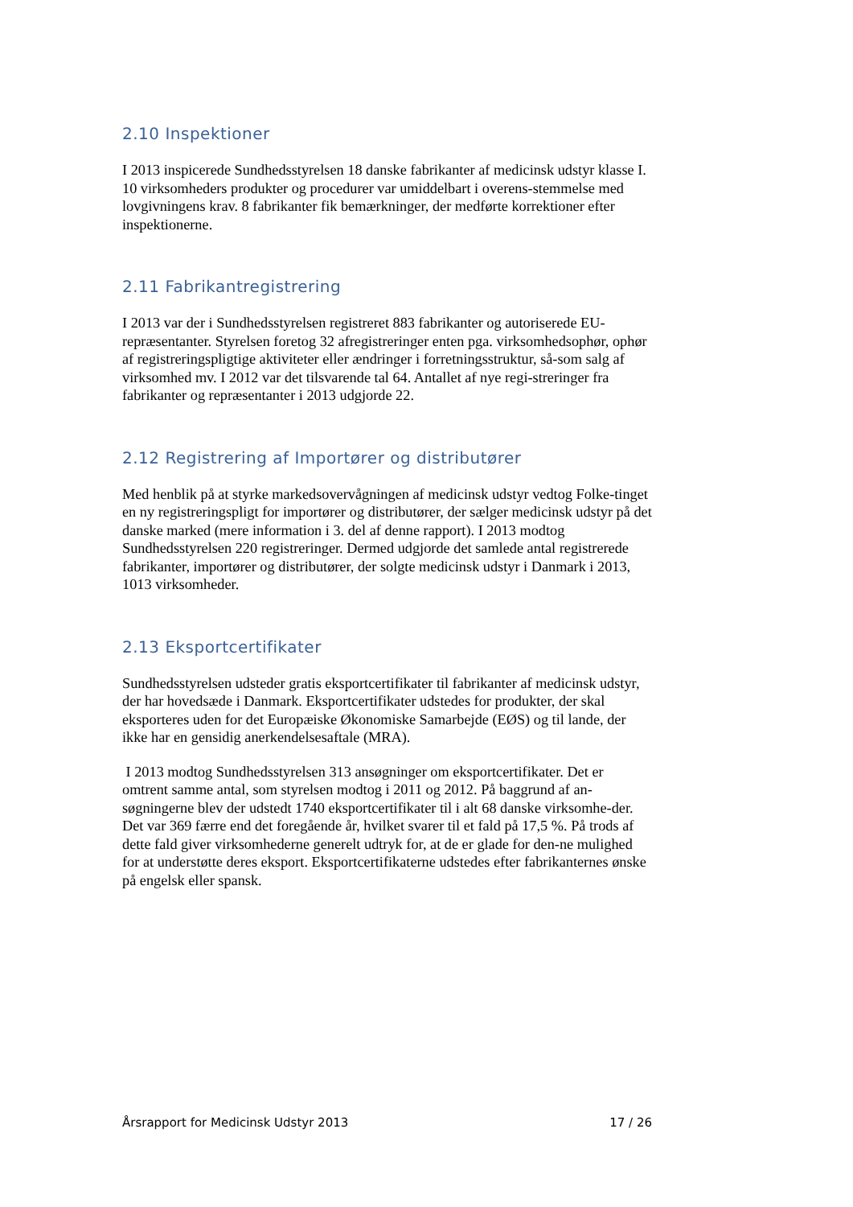2.10 Inspektioner
I 2013 inspicerede Sundhedsstyrelsen 18 danske fabrikanter af medicinsk udstyr klasse I. 10 virksomheders produkter og procedurer var umiddelbart i overens-stemmelse med lovgivningens krav. 8 fabrikanter fik bemærkninger, der medførte korrektioner efter inspektionerne.
2.11 Fabrikantregistrering
I 2013 var der i Sundhedsstyrelsen registreret 883 fabrikanter og autoriserede EU-repræsentanter. Styrelsen foretog 32 afregistreringer enten pga. virksomhedsophør, ophør af registreringspligtige aktiviteter eller ændringer i forretningsstruktur, så-som salg af virksomhed mv. I 2012 var det tilsvarende tal 64. Antallet af nye regi-streringer fra fabrikanter og repræsentanter i 2013 udgjorde 22.
2.12 Registrering af Importører og distributører
Med henblik på at styrke markedsovervågningen af medicinsk udstyr vedtog Folke-tinget en ny registreringspligt for importører og distributører, der sælger medicinsk udstyr på det danske marked (mere information i 3. del af denne rapport). I 2013 modtog Sundhedsstyrelsen 220 registreringer. Dermed udgjorde det samlede antal registrerede fabrikanter, importører og distributører, der solgte medicinsk udstyr i Danmark i 2013, 1013 virksomheder.
2.13 Eksportcertifikater
Sundhedsstyrelsen udsteder gratis eksportcertifikater til fabrikanter af medicinsk udstyr, der har hovedsæde i Danmark. Eksportcertifikater udstedes for produkter, der skal eksporteres uden for det Europæiske Økonomiske Samarbejde (EØS) og til lande, der ikke har en gensidig anerkendelsesaftale (MRA).
I 2013 modtog Sundhedsstyrelsen 313 ansøgninger om eksportcertifikater. Det er omtrent samme antal, som styrelsen modtog i 2011 og 2012. På baggrund af an-søgningerne blev der udstedt 1740 eksportcertifikater til i alt 68 danske virksomhe-der. Det var 369 færre end det foregående år, hvilket svarer til et fald på 17,5 %. På trods af dette fald giver virksomhederne generelt udtryk for, at de er glade for den-ne mulighed for at understøtte deres eksport. Eksportcertifikaterne udstedes efter fabrikanternes ønske på engelsk eller spansk.
Årsrapport for Medicinsk Udstyr 2013 17 / 26